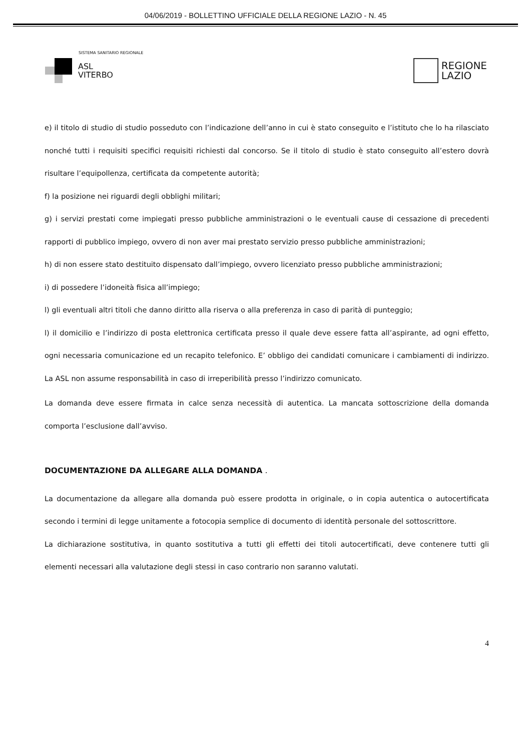04/06/2019 - BOLLETTINO UFFICIALE DELLA REGIONE LAZIO - N. 45
SISTEMA SANITARIO REGIONALE
ASL
VITERBO
REGIONE
LAZIO
e) il titolo di studio di studio posseduto con l’indicazione dell’anno in cui è stato conseguito e l’istituto che lo ha rilasciato nonché tutti i requisiti specifici requisiti richiesti dal concorso. Se il titolo di studio è stato conseguito all’estero dovrà risultare l’equipollenza, certificata da competente autorità;
f) la posizione nei riguardi degli obblighi militari;
g) i servizi prestati come impiegati presso pubbliche amministrazioni o le eventuali cause di cessazione di precedenti rapporti di pubblico impiego, ovvero di non aver mai prestato servizio presso pubbliche amministrazioni;
h) di non essere stato destituito dispensato dall’impiego, ovvero licenziato presso pubbliche amministrazioni;
i) di possedere l’idoneità fisica all’impiego;
l) gli eventuali altri titoli che danno diritto alla riserva o alla preferenza in caso di parità di punteggio;
l) il domicilio e l’indirizzo di posta elettronica certificata presso il quale deve essere fatta all’aspirante, ad ogni effetto, ogni necessaria comunicazione ed un recapito telefonico. E’ obbligo dei candidati comunicare i cambiamenti di indirizzo. La ASL non assume responsabilità in caso di irreperibilità presso l’indirizzo comunicato.
La domanda deve essere firmata in calce senza necessità di autentica. La mancata sottoscrizione della domanda comporta l’esclusione dall’avviso.
DOCUMENTAZIONE DA ALLEGARE ALLA DOMANDA .
La documentazione da allegare alla domanda può essere prodotta in originale, o in copia autentica o autocertificata secondo i termini di legge unitamente a fotocopia semplice di documento di identità personale del sottoscrittore.
La dichiarazione sostitutiva, in quanto sostitutiva a tutti gli effetti dei titoli autocertificati, deve contenere tutti gli elementi necessari alla valutazione degli stessi in caso contrario non saranno valutati.
4